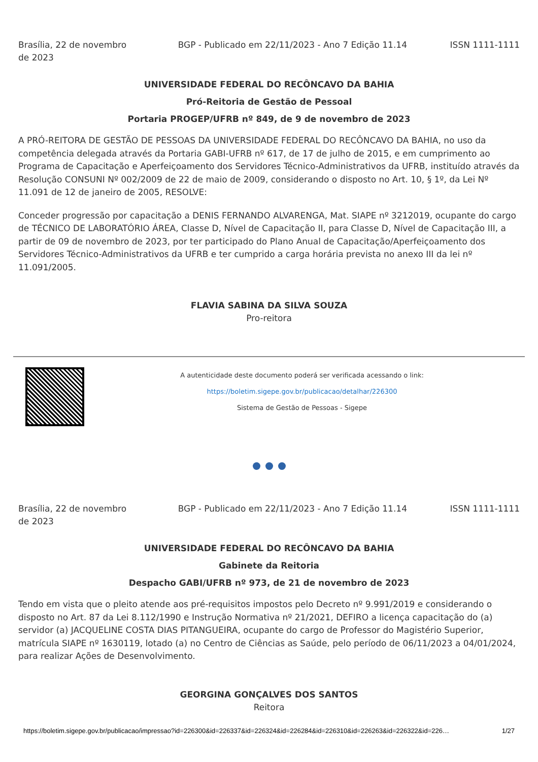Brasília, 22 de novembro de 2023
BGP - Publicado em 22/11/2023 - Ano 7 Edição 11.14
ISSN 1111-1111
UNIVERSIDADE FEDERAL DO RECÔNCAVO DA BAHIA
Pró-Reitoria de Gestão de Pessoal
Portaria PROGEP/UFRB nº 849, de 9 de novembro de 2023
A PRÓ-REITORA DE GESTÃO DE PESSOAS DA UNIVERSIDADE FEDERAL DO RECÔNCAVO DA BAHIA, no uso da competência delegada através da Portaria GABI-UFRB nº 617, de 17 de julho de 2015, e em cumprimento ao Programa de Capacitação e Aperfeiçoamento dos Servidores Técnico-Administrativos da UFRB, instituído através da Resolução CONSUNI Nº 002/2009 de 22 de maio de 2009, considerando o disposto no Art. 10, § 1º, da Lei Nº 11.091 de 12 de janeiro de 2005, RESOLVE:
Conceder progressão por capacitação a DENIS FERNANDO ALVARENGA, Mat. SIAPE nº 3212019, ocupante do cargo de TÉCNICO DE LABORATÓRIO ÁREA, Classe D, Nível de Capacitação II, para Classe D, Nível de Capacitação III, a partir de 09 de novembro de 2023, por ter participado do Plano Anual de Capacitação/Aperfeiçoamento dos Servidores Técnico-Administrativos da UFRB e ter cumprido a carga horária prevista no anexo III da lei nº 11.091/2005.
FLAVIA SABINA DA SILVA SOUZA
Pro-reitora
A autenticidade deste documento poderá ser verificada acessando o link:
https://boletim.sigepe.gov.br/publicacao/detalhar/226300
Sistema de Gestão de Pessoas - Sigepe
Brasília, 22 de novembro de 2023
BGP - Publicado em 22/11/2023 - Ano 7 Edição 11.14
ISSN 1111-1111
UNIVERSIDADE FEDERAL DO RECÔNCAVO DA BAHIA
Gabinete da Reitoria
Despacho GABI/UFRB nº 973, de 21 de novembro de 2023
Tendo em vista que o pleito atende aos pré-requisitos impostos pelo Decreto nº 9.991/2019 e considerando o disposto no Art. 87 da Lei 8.112/1990 e Instrução Normativa nº 21/2021, DEFIRO a licença capacitação do (a) servidor (a) JACQUELINE COSTA DIAS PITANGUEIRA, ocupante do cargo de Professor do Magistério Superior, matrícula SIAPE nº 1630119, lotado (a) no Centro de Ciências as Saúde, pelo período de 06/11/2023 a 04/01/2024, para realizar Ações de Desenvolvimento.
GEORGINA GONÇALVES DOS SANTOS
Reitora
https://boletim.sigepe.gov.br/publicacao/impressao?id=226300&id=226337&id=226324&id=226284&id=226310&id=226263&id=226322&id=226… 1/27